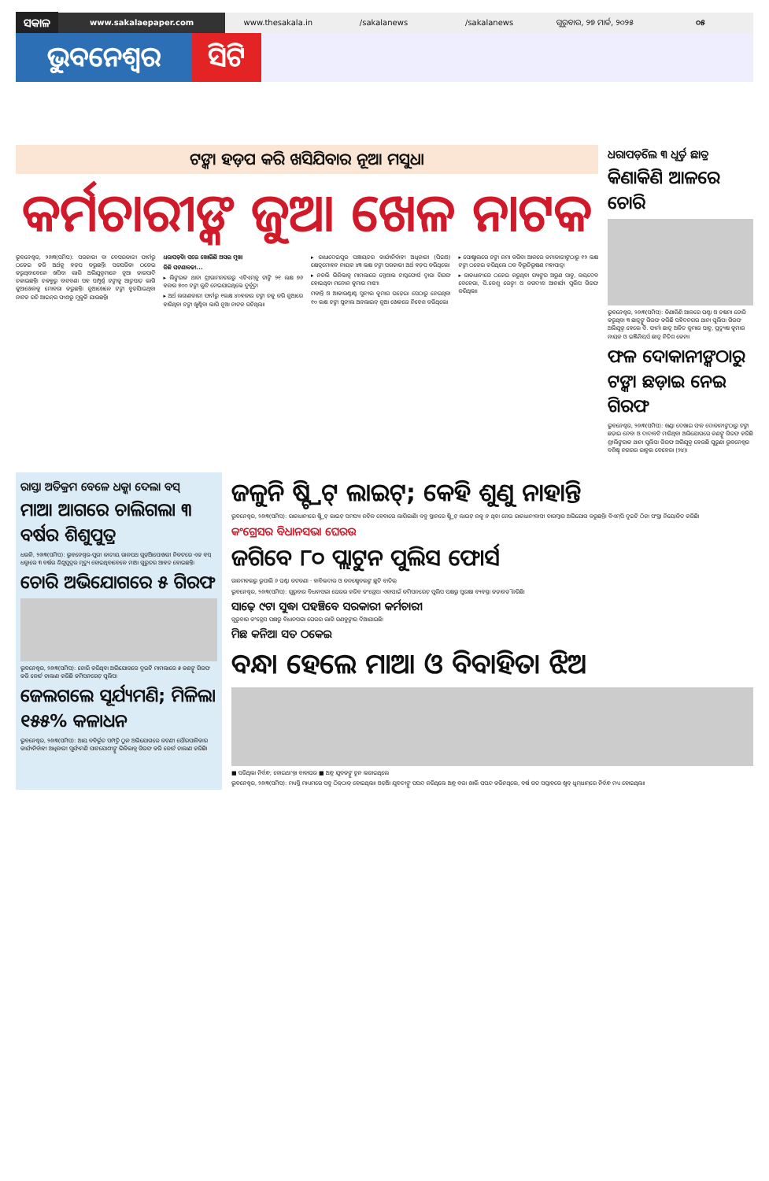ସକାଳ
www.sakalaepaper.com
www.thesakala.in /sakalanews /sakalanews ଗୁରୁବାର, ୨୭ ମାର୍ଚ୍ଚ, ୨୦୨୫ ୦୫
ଭୁବନେଶ୍ୱର ସିଟି
ଟଙ୍କା ହଡ଼ପ କରି ଖସିଯିବାର ନୂଆ ମସୁଧା
କର୍ମଚାରୀଙ୍କ ଜୁଆ ଖେଳ ନାଟକ
ଭୁବନେଶ୍ୱର, ୨୬।୩(ସମିସ): ସରକାରୀ ବା ବେସରକାରୀ ଫାର୍ମରୁ ଠକେଇ କରି ଅର୍ଥକୁ ହଡ଼ପ କରୁଛନ୍ତି। ସରସରିକା ଠକେଇ କରୁଥିବାବେଳେ ଖସିବା ଲାଗି ଅଭିଯୁକ୍ତମାନେ ନୂଆ କାରସାଦି ଚଳାଇଛନ୍ତି। ଚଳନ୍ତୁରୁ ବାଟବଣା ସହ ସମ୍ପୂର୍ଣ୍ଣ ଟଙ୍କାକୁ ଆତ୍ମସାତ୍ ଲାଗି ଜୁଆଖେଳକୁ ମୋହରା କରୁଛନ୍ତି। ଜୁଆଖେଳେ ଟଙ୍କା ବୁଡ଼ିଯାଇଥିବା ନାଟକ ରଚି ଆଇନ୍‌ର ଫାଶରୁ ମୁକୁଳି ଯାଉଛନ୍ତି।
ଧରାପଡ଼ିବା ପରେ ଖୋଲିଛି ଅସଲ ମୁଖା
କିଛି ଘଟଣାବଳୀ...
▸ ଲିଙ୍ଗରାଜ ଥାନା ଶ୍ରୀରାମନଗରରୁ ଏଟିଏମ୍‌କୁ ଟାଙ୍କି ୨୧ ଲକ୍ଷ ୭୬ ହଜାର ୭୦୦ ଟଙ୍କା ଲୁଟି ନେଇଯାଇଥିଲେ ଦୁର୍ବୃତ୍ତ।
▸ ଅର୍ଥ ଲଗାଣକାରୀ ଫାର୍ମରୁ ୧ଲକ୍ଷ ୪୦ହଜାର ଟଙ୍କା ଚଳୁ କରି ଜୁଆରେ ହାରିଥିବା ଟଙ୍କା ଖୁଣ୍ଟିବା ଲାଗି ନୂଆ ନାଟକ ରଚିଥିଲା।
▸ ରାଧାଦେଇପୁର ପଞ୍ଚାୟତର କାର୍ଯ୍ୟନିର୍ବାହୀ ଅଧିକାରୀ (ପିଇଓ) କ୍ଷେତ୍ରମୋହନ ନାୟକ ୪୩ ଲକ୍ଷ ଟଙ୍କା ସରକାରୀ ଅର୍ଥ ହଡ଼ପ କରିଥିଲେ।
▸ ନକଲି ଭିଜିଲାନ୍ସ ମାମଲାରେ ସ୍ପେଶାଲ ଟାସ୍କଫୋର୍ସ ଦ୍ୱାରା ଗିରଫ ହୋଇଥିବା ମନୋଜ କୁମାର ମାଝୀ।
ମହାନ୍ତି ଓ ଆକାଉଣ୍ଟାଣ୍ଟ ସୁନୀଲ କୁମାର ଘଡ଼େଇ। ସେଠାରୁ ନେଇଥିବା ୧୦ ଲକ୍ଷ ଟଙ୍କା ସୁନୀଲ ଅନଲାଇନ୍ ଜୁଆ ଖେଳରେ ନିବେଶ କରିଥିଲେ।
▸ ପୋଷ୍ଟାଲରେ ଟଙ୍କା ଜମା କରିବା ଆଳରେ ଜମାକାରୀଙ୍କଠାରୁ ୧୨ ଲକ୍ଷ ଟଙ୍କା ଠକେଇ କରିଥିଲେ ଠକ ବିଭୂତିଭୂଷଣ ମହାପାତ୍ର।
▸ ରାଜଧାନୀରେ ଠକେଇ କରୁଥିବା ଗ୍ୟାଙ୍ଗର ଅରୁଣ ସାହୁ, ଜୟଦେବ ବେହେରା, ପି.କେଶୁ ରେଡ୍ଡୀ ଓ ଜଗଦୀଶ ଆଚାର୍ଯ୍ୟ ପୁଲିସ ଗିରଫ କରିଥିଲା।
ଧରାପଡ଼ିଲେ ୩ ଧୂର୍ତ୍ତ ଛାତ୍ର
କିଣାକିଣି ଆଳରେ ଚୋରି
ଭୁବନେଶ୍ୱର, ୨୬।୩(ସମିସ): କିଣାକିଣି ଆଳରେ ଘଣ୍ଟା ଓ ଚଷମା ଚୋରି କରୁଥିବା ୩ ଛାତ୍ରଙ୍କୁ ଗିରଫ କରିଛି ସହିଦନଗର ଥାନା ପୁଲିସ। ଗିରଫ ଅଭିଯୁକ୍ତ ହେଲେ ବି. ଫାର୍ମା ଛାତ୍ର ଅଜିତ କୁମାର ସାହୁ, ପ୍ରତ୍ୟୁଷ କୁମାର ନାୟକ ଓ ଇଞ୍ଜିନିୟର୍ସ ଛାତ୍ର ନିତିଶ ଜେନା।
ଫଳ ଦୋକାନୀଙ୍କଠାରୁ ଟଙ୍କା ଛଡ଼ାଇ ନେଇ ଗିରଫ
ଭୁବନେଶ୍ୱର, ୨୬।୩(ସମିସ): ଖଣ୍ଡା ଦେଖାଇ ଫଳ ଦୋକାନୀଙ୍କଠାରୁ ଟଙ୍କା ଛଡ଼ାଇ ନେବା ଓ ଦାଦାବଟି ମାଗିଥିବା ଅଭିଯୋଗରେ ଜଣଙ୍କୁ ଗିରଫ କରିଛି ଶ୍ରୀଲିଙ୍ଗରାଜ ଥାନା ପୁଲିସ। ଗିରଫ ଅଭିଯୁକ୍ତ ହେଉଛି ପୁରୁଣା ଭୁବନେଶ୍ୱର ବଶିଷ୍ଠ ନଗରର ରାହୁଲ ବେହେରା (୨୪)।
ରାସ୍ତା ଅତିକ୍ରମ ବେଳେ ଧକ୍କା ଦେଲା ବସ୍
ମାଆ ଆଗରେ ଚାଲିଗଲା ୩ ବର୍ଷର ଶିଶୁପୁତ୍ର
ଧଉଳି, ୨୬।୩(ସମିସ): ଭୁବନେଶ୍ୱର-ପୁରୀ ଜାତୀୟ ରାଜପଥ ଗୁଡ଼ିଆପୋଖରୀ ନିକଟରେ ଏକ ବସ୍ ଧକ୍କାରେ ୩ ବର୍ଷର ଶିଶୁପୁତ୍ରର ମୃତ୍ୟୁ ହୋଇଥିବାବେଳେ ମାଆ ଗୁରୁତର ଆହତ ହୋଇଛନ୍ତି।
ଚୋରି ଅଭିଯୋଗରେ ୫ ଗିରଫ
ଭୁବନେଶ୍ୱର, ୨୬।୩(ସମିସ): ଚୋରି କରିଥିବା ଅଭିଯୋଗରେ ଦୁଇଟି ମାମଲାରେ ୫ ଜଣଙ୍କୁ ଗିରଫ କରି କୋର୍ଟ ଚାଲାଣ କରିଛି କମିସନରେଟ୍ ପୁଲିସ।
ଜେଲଗଲେ ସୂର୍ଯ୍ୟମଣି; ମିଳିଲା ୧୫୫% କଳାଧନ
ଭୁବନେଶ୍ୱର, ୨୬।୩(ସମିସ): ଆୟ ବହିର୍ଭୂତ ସମ୍ପତ୍ତି ଠୁଳ ଅଭିଯୋଗରେ ଜଟଣୀ ପୌରପାଳିକାର କାର୍ଯ୍ୟନିର୍ବାହୀ ଅଧିକାରୀ ସୂର୍ଯ୍ୟମଣି ପାଟଯୋଶୀଙ୍କୁ ଭିଜିଲାନ୍ସ ଗିରଫ କରି କୋର୍ଟ ଚାଲାଣ କରିଛି।
ଜଳୁନି ଷ୍ଟ୍ରିଟ୍ ଲାଇଟ୍; କେହି ଶୁଣୁ ନାହାନ୍ତି
ଭୁବନେଶ୍ୱର, ୨୬।୩(ସମିସ): ରାଜଧାନୀରେ ଷ୍ଟ୍ରିଟ୍ ଲାଇଟ୍ ସମସ୍ୟା ଜଟିଳ ହେବାରେ ଲାଗିଲାଣି। ବହୁ ସ୍ଥାନରେ ଷ୍ଟ୍ରିଟ୍ ଲାଇଟ୍ ଜଳୁ ନ ଥିବା ନେଇ ରାଜଧାନୀବାସୀ ବାରମ୍ବାର ଅଭିଯୋଗ କରୁଛନ୍ତି। ବିଏମ୍‌ସି ଦୁଇଟି ଠିକା ସଂସ୍ଥା ନିୟୋଜିତ କରିଛି।
କଂଗ୍ରେସର ବିଧାନସଭା ଘେରଉ
ଜଗିବେ ୮୦ ପ୍ଲାଟୁନ ପୁଲିସ ଫୋର୍ସ
ରାଜମହଲରୁ ରୂପାଲି ୬ ଘଣ୍ଟା କଟକଣା · ହାବିଲଦାର ଓ କନଷ୍ଟେବଲଙ୍କ ଛୁଟି ବାତିଲ୍
ଭୁବନେଶ୍ୱର, ୨୬।୩(ସମିସ): ଗୁରୁବାର ବିଧାନସଭା ଘେରଉ କରିବ କଂଗ୍ରେସ। ଏହାପାଇଁ କମିସନରେଟ୍ ପୁଲିସ ପକ୍ଷରୁ ସୁରକ୍ଷା ବ୍ୟବସ୍ଥା କଡ଼ାକଡ଼ି କରିଛି।
ସାଢ଼େ ୯ଟା ସୁଦ୍ଧା ପହଞ୍ଚିବେ ସରକାରୀ କର୍ମଚାରୀ
ଗୁରୁବାର କଂଗ୍ରେସ ପକ୍ଷରୁ ବିଧାନସଭା ଘେରଉ ଲାଗି ରଣହୁଙ୍କାର ଦିଆଯାଇଛି।
ମିଛ କନିଆ ସତ ଠକେଇ
ବନ୍ଧା ହେଲେ ମାଆ ଓ ବିବାହିତା ଝିଅ
■ ସରିଥିଲା ନିର୍ବନ୍ଧ; ହୋଇଥା'ନ୍ତା ବାହାଘର ■ ଅନ୍ଧ୍ର ଯୁବକଙ୍କୁ ଚୂନ ଲଗାଇଥିଲେ
ଭୁବନେଶ୍ୱର, ୨୬।୩(ସମିସ): ମଧ୍ୟସ୍ଥି ମାଧ୍ୟମରେ ସବୁ ଠିକ୍‌ଠାକ୍ ହୋଇଥିଲା। ଓଡ଼ିଆ ଯୁବତୀଙ୍କୁ ପସନ୍ଦ କରିଥିଲେ ଅନ୍ଧ୍ର ବର। ଖାଲି ପସନ୍ଦ କରିନଥିଲେ, ବର୍ଷ ଗତ ସପ୍ତାହରେ ଖୁବ୍ ଧୁମ୍‌ଧାମ୍‌ରେ ନିର୍ବନ୍ଧ ମଧ୍ୟ ହୋଇଥିଲା।